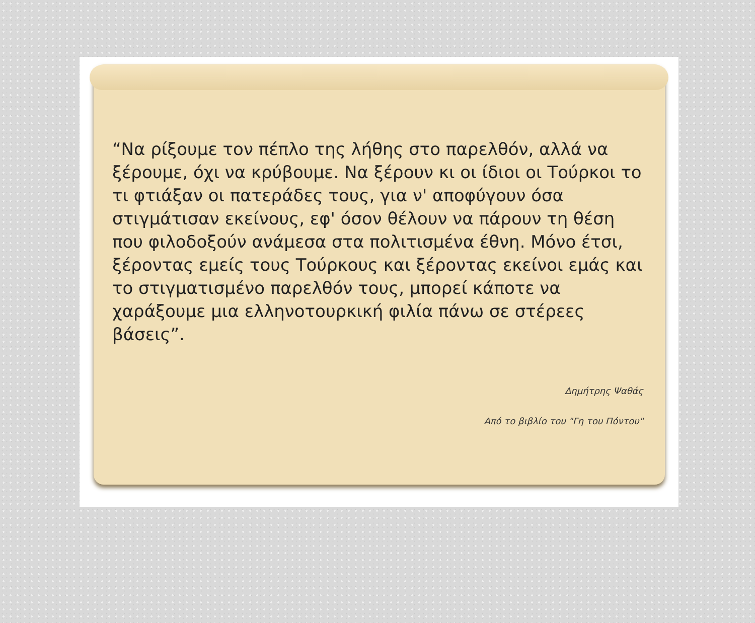“Να ρίξουμε τον πέπλο της λήθης στο παρελθόν, αλλά να ξέρουμε, όχι να κρύβουμε. Να ξέρουν κι οι ίδιοι οι Τούρκοι το τι φτιάξαν οι πατεράδες τους, για ν' αποφύγουν όσα στιγμάτισαν εκείνους, εφ' όσον θέλουν να πάρουν τη θέση που φιλοδοξούν ανάμεσα στα πολιτισμένα έθνη. Μόνο έτσι, ξέροντας εμείς τους Τούρκους και ξέροντας εκείνοι εμάς και το στιγματισμένο παρελθόν τους, μπορεί κάποτε να χαράξουμε μια ελληνοτουρκική φιλία πάνω σε στέρεες βάσεις”.
Δημήτρης Ψαθάς
Από το βιβλίο του "Γη του Πόντου"